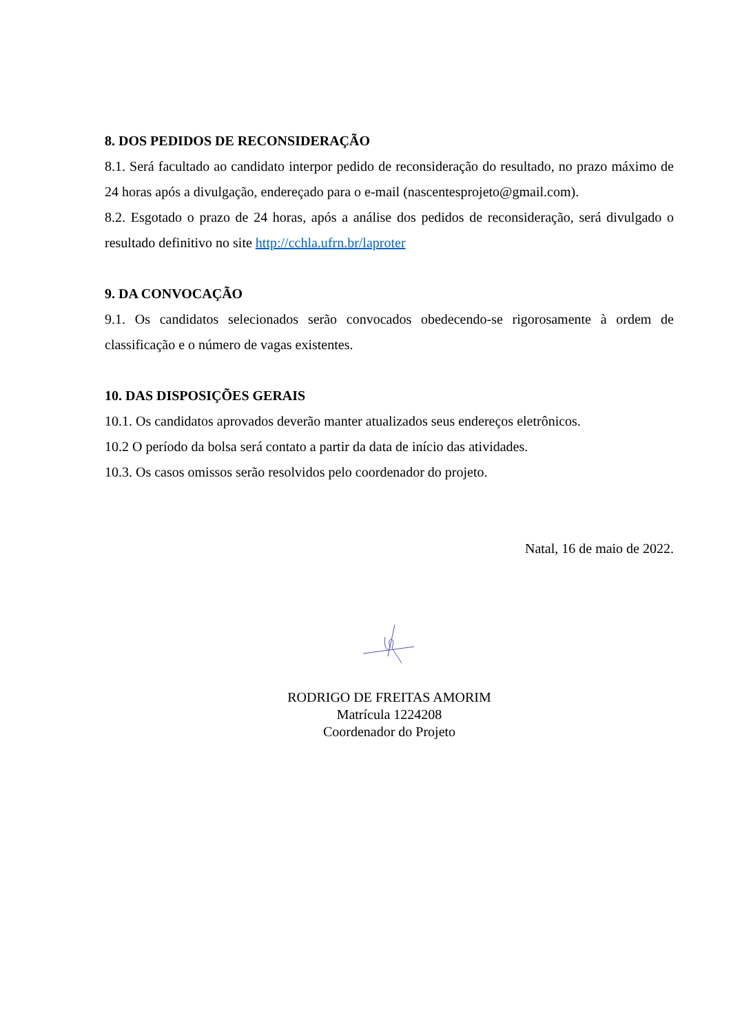8. DOS PEDIDOS DE RECONSIDERAÇÃO
8.1. Será facultado ao candidato interpor pedido de reconsideração do resultado, no prazo máximo de 24 horas após a divulgação, endereçado para o e-mail (nascentesprojeto@gmail.com).
8.2. Esgotado o prazo de 24 horas, após a análise dos pedidos de reconsideração, será divulgado o resultado definitivo no site http://cchla.ufrn.br/laproter
9. DA CONVOCAÇÃO
9.1. Os candidatos selecionados serão convocados obedecendo-se rigorosamente à ordem de classificação e o número de vagas existentes.
10. DAS DISPOSIÇÕES GERAIS
10.1. Os candidatos aprovados deverão manter atualizados seus endereços eletrônicos.
10.2 O período da bolsa será contato a partir da data de início das atividades.
10.3. Os casos omissos serão resolvidos pelo coordenador do projeto.
Natal, 16 de maio de 2022.
RODRIGO DE FREITAS AMORIM
Matrícula 1224208
Coordenador do Projeto